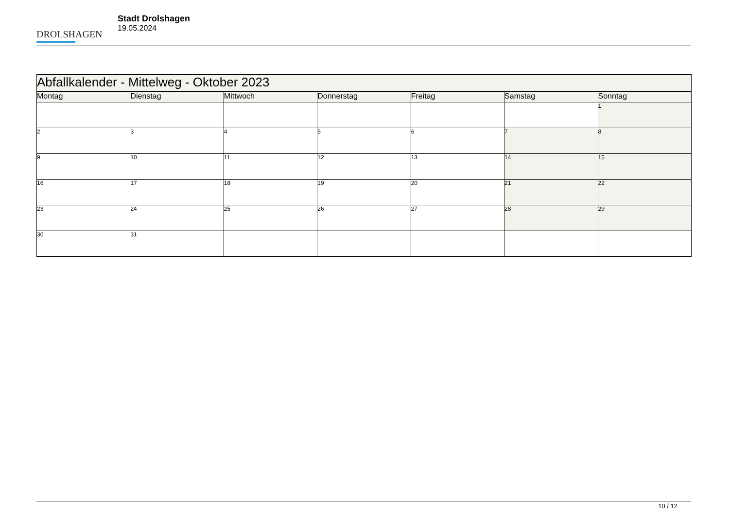DROLSHAGEN
Stadt Drolshagen
19.05.2024
| Abfallkalender - Mittelweg - Oktober 2023 | | | | | | |
| Montag | Dienstag | Mittwoch | Donnerstag | Freitag | Samstag | Sonntag |
| | | | | | | 1 |
| 2 | 3 | 4 | 5 | 6 | 7 | 8 |
| 9 | 10 | 11 | 12 | 13 | 14 | 15 |
| 16 | 17 | 18 | 19 | 20 | 21 | 22 |
| 23 | 24 | 25 | 26 | 27 | 28 | 29 |
| 30 | 31 | | | | | |
10 / 12